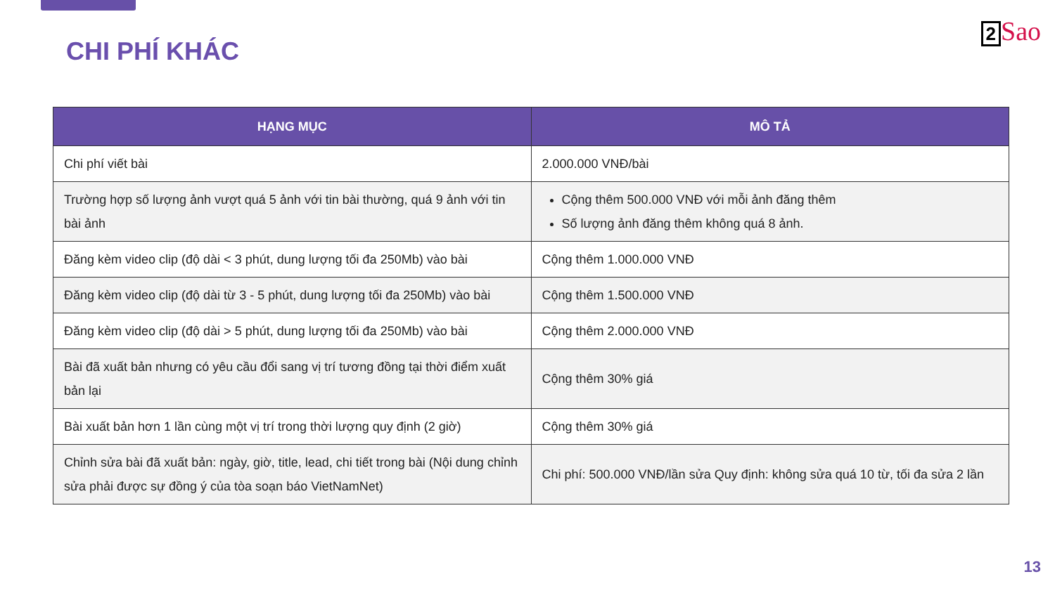CHI PHÍ KHÁC
2 Sao
| HẠNG MỤC | MÔ TẢ |
| --- | --- |
| Chi phí viết bài | 2.000.000 VNĐ/bài |
| Trường hợp số lượng ảnh vượt quá 5 ảnh với tin bài thường, quá 9 ảnh với tin bài ảnh | Cộng thêm 500.000 VNĐ với mỗi ảnh đăng thêm Số lượng ảnh đăng thêm không quá 8 ảnh. |
| Đăng kèm video clip (độ dài < 3 phút, dung lượng tối đa 250Mb) vào bài | Cộng thêm 1.000.000 VNĐ |
| Đăng kèm video clip (độ dài từ 3 - 5 phút, dung lượng tối đa 250Mb) vào bài | Cộng thêm 1.500.000 VNĐ |
| Đăng kèm video clip (độ dài > 5 phút, dung lượng tối đa 250Mb) vào bài | Cộng thêm 2.000.000 VNĐ |
| Bài đã xuất bản nhưng có yêu cầu đổi sang vị trí tương đồng tại thời điểm xuất bản lại | Cộng thêm 30% giá |
| Bài xuất bản hơn 1 lần cùng một vị trí trong thời lượng quy định (2 giờ) | Cộng thêm 30% giá |
| Chỉnh sửa bài đã xuất bản: ngày, giờ, title, lead, chi tiết trong bài (Nội dung chỉnh sửa phải được sự đồng ý của tòa soạn báo VietNamNet) | Chi phí: 500.000 VNĐ/lần sửa Quy định: không sửa quá 10 từ, tối đa sửa 2 lần |
13